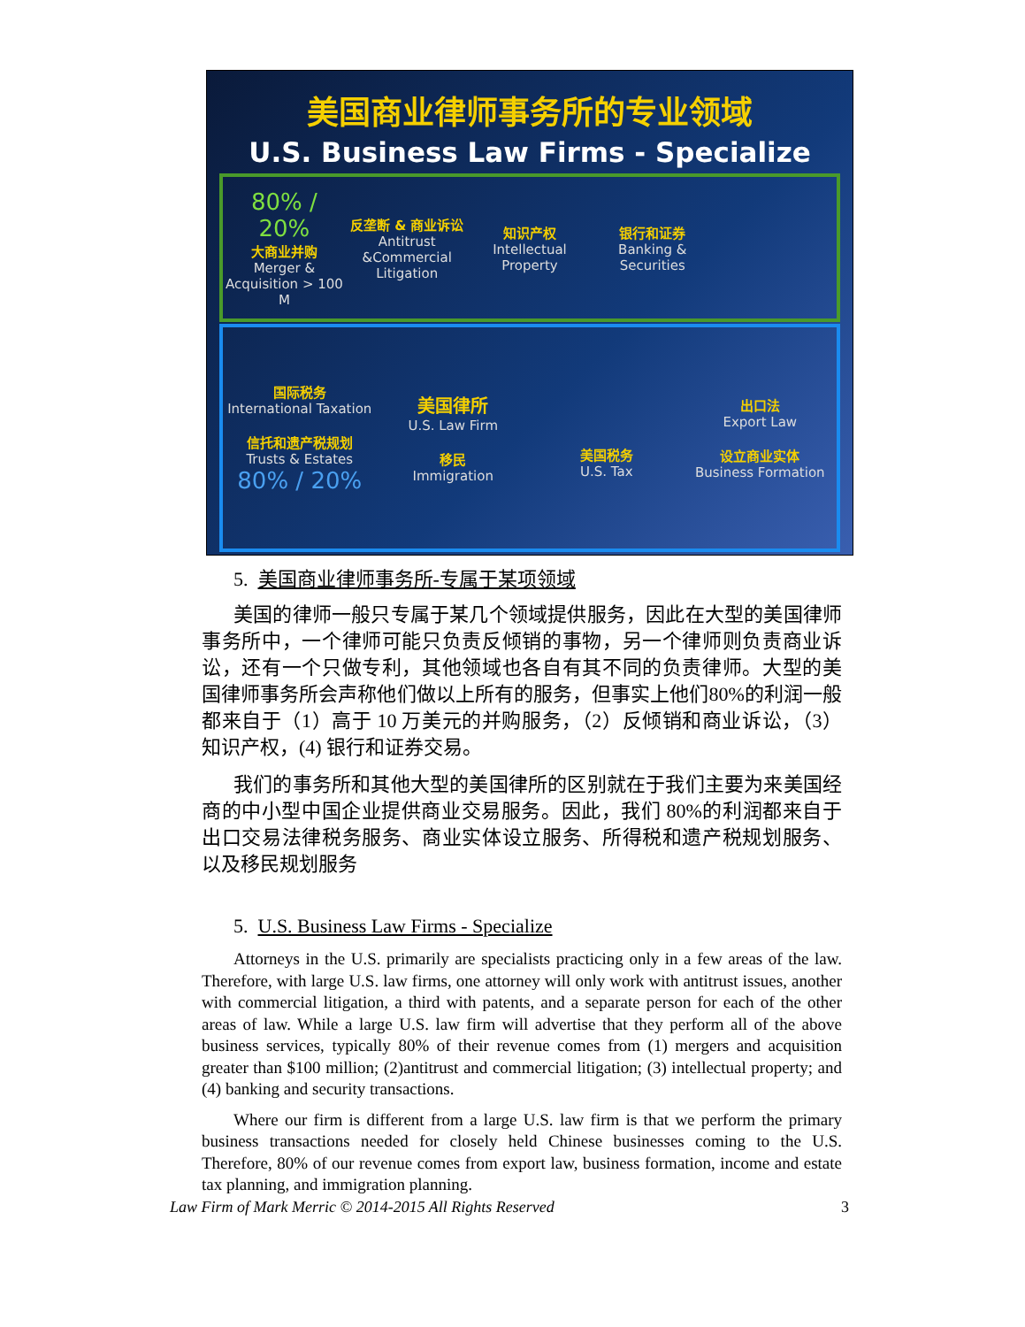美国商业律师事务所的专业领域
U.S. Business Law Firms - Specialize
80% / 20%
大商业并购
Merger & Acquisition > 100 M
反垄断 & 商业诉讼
Antitrust &Commercial Litigation
知识产权
Intellectual Property
银行和证券
Banking & Securities
国际税务
International Taxation
信托和遗产税规划
Trusts & Estates
80% / 20%
美国律所
U.S. Law Firm
移民
Immigration
美国税务
U.S. Tax
出口法
Export Law
设立商业实体
Business Formation
5. 美国商业律师事务所-专属于某项领域
美国的律师一般只专属于某几个领域提供服务，因此在大型的美国律师事务所中，一个律师可能只负责反倾销的事物，另一个律师则负责商业诉讼，还有一个只做专利，其他领域也各自有其不同的负责律师。大型的美国律师事务所会声称他们做以上所有的服务，但事实上他们80%的利润一般都来自于（1）高于 10 万美元的并购服务，（2）反倾销和商业诉讼，（3）知识产权，(4) 银行和证券交易。
我们的事务所和其他大型的美国律所的区别就在于我们主要为来美国经商的中小型中国企业提供商业交易服务。因此，我们 80%的利润都来自于出口交易法律税务服务、商业实体设立服务、所得税和遗产税规划服务、以及移民规划服务
5. U.S. Business Law Firms - Specialize
Attorneys in the U.S. primarily are specialists practicing only in a few areas of the law. Therefore, with large U.S. law firms, one attorney will only work with antitrust issues, another with commercial litigation, a third with patents, and a separate person for each of the other areas of law. While a large U.S. law firm will advertise that they perform all of the above business services, typically 80% of their revenue comes from (1) mergers and acquisition greater than $100 million; (2)antitrust and commercial litigation; (3) intellectual property; and (4) banking and security transactions.
Where our firm is different from a large U.S. law firm is that we perform the primary business transactions needed for closely held Chinese businesses coming to the U.S. Therefore, 80% of our revenue comes from export law, business formation, income and estate tax planning, and immigration planning.
Law Firm of Mark Merric © 2014-2015 All Rights Reserved 3